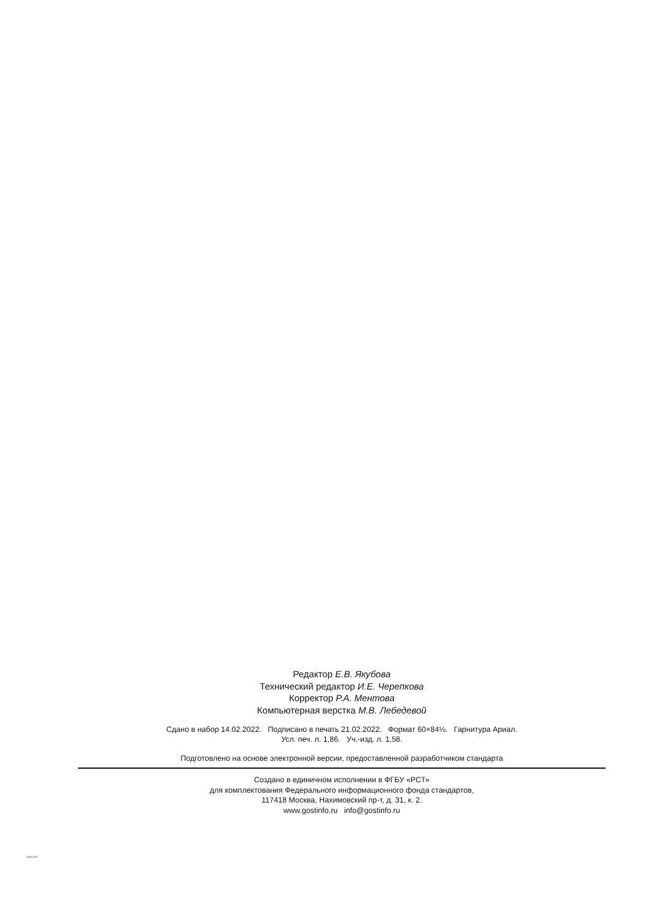Редактор Е.В. Якубова
Технический редактор И.Е. Черепкова
Корректор Р.А. Ментова
Компьютерная верстка М.В. Лебедевой
Сдано в набор 14.02.2022. Подписано в печать 21.02.2022. Формат 60×84⅛. Гарнитура Ариал.
Усл. печ. л. 1,86. Уч.-изд. л. 1,58.
Подготовлено на основе электронной версии, предоставленной разработчиком стандарта
Создано в единичном исполнении в ФГБУ «РСТ»
для комплектования Федерального информационного фонда стандартов,
117418 Москва, Нахимовский пр-т, д. 31, к. 2.
www.gostinfo.ru info@gostinfo.ru
70000-2022